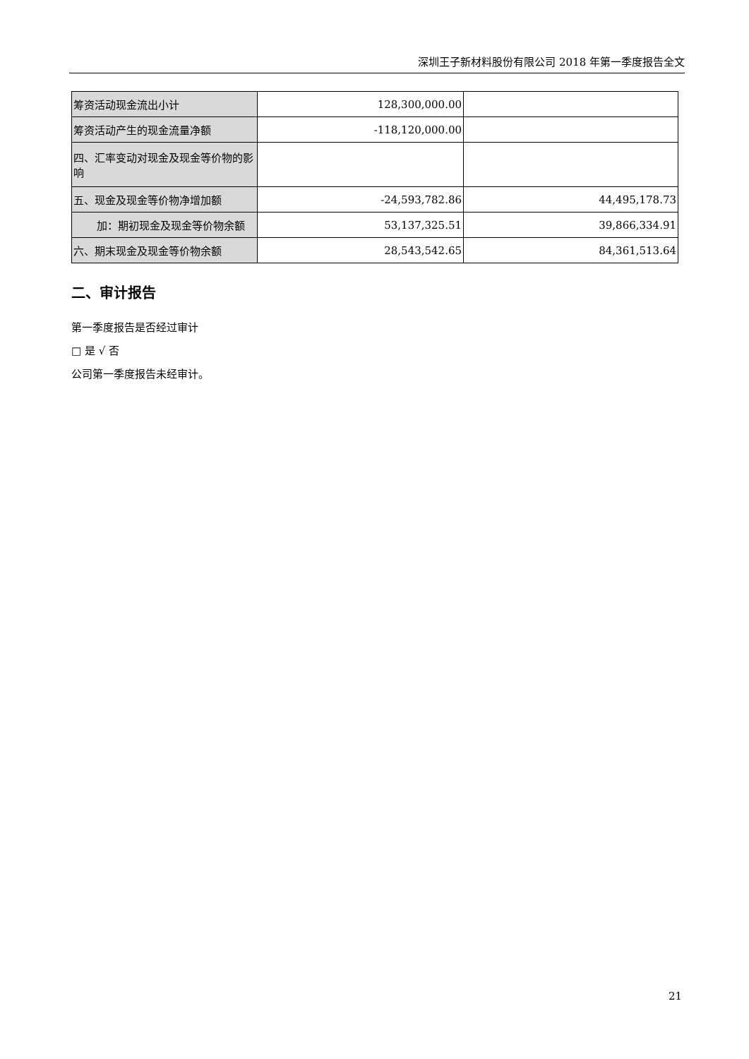深圳王子新材料股份有限公司 2018 年第一季度报告全文
| 筹资活动现金流出小计 | 128,300,000.00 | |
| 筹资活动产生的现金流量净额 | -118,120,000.00 | |
| 四、汇率变动对现金及现金等价物的影响 | | |
| 五、现金及现金等价物净增加额 | -24,593,782.86 | 44,495,178.73 |
| 加：期初现金及现金等价物余额 | 53,137,325.51 | 39,866,334.91 |
| 六、期末现金及现金等价物余额 | 28,543,542.65 | 84,361,513.64 |
二、审计报告
第一季度报告是否经过审计
□ 是 √ 否
公司第一季度报告未经审计。
21